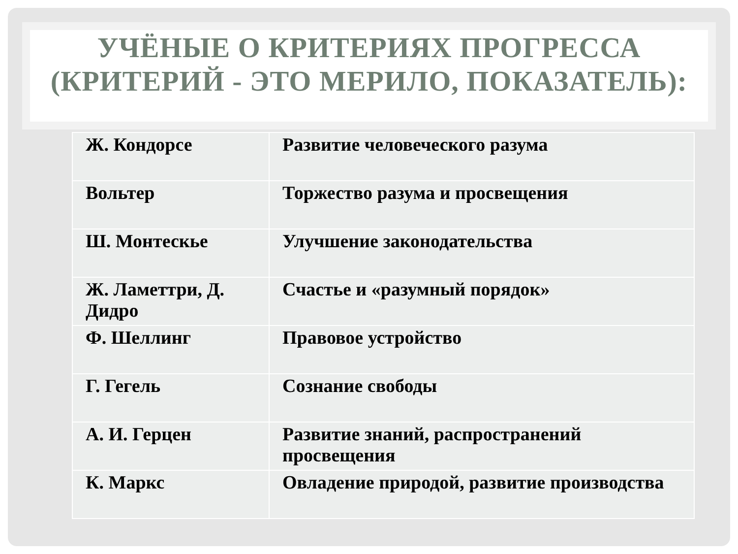УЧЁНЫЕ О КРИТЕРИЯХ ПРОГРЕССА (КРИТЕРИЙ - ЭТО МЕРИЛО, ПОКАЗАТЕЛЬ):
| Ж. Кондорсе | Развитие человеческого разума |
| Вольтер | Торжество разума и просвещения |
| Ш. Монтескье | Улучшение законодательства |
| Ж. Ламеттри, Д. Дидро | Счастье и «разумный порядок» |
| Ф. Шеллинг | Правовое устройство |
| Г. Гегель | Сознание свободы |
| А. И. Герцен | Развитие знаний, распространений просвещения |
| К. Маркс | Овладение природой, развитие производства |